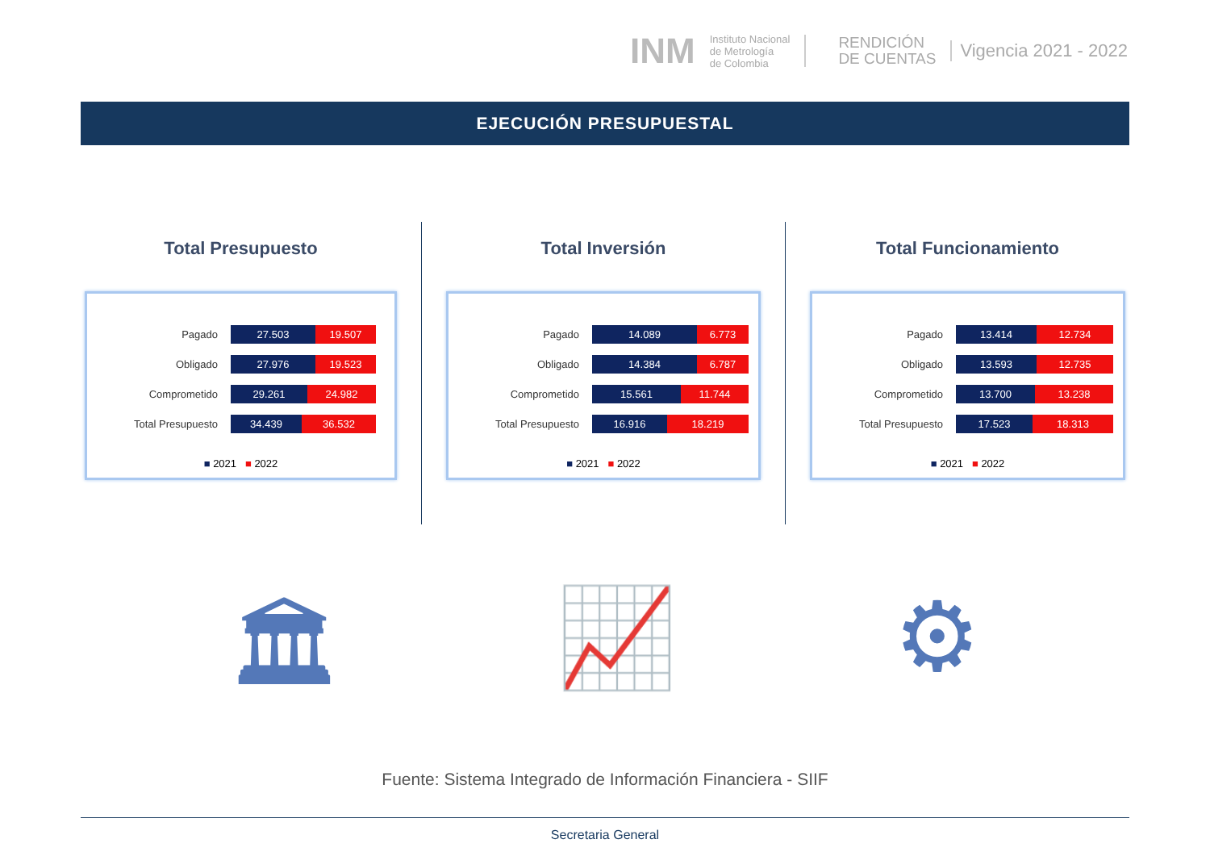INM Instituto Nacional
de Metrología
de Colombia RENDICIÓN
DE CUENTAS Vigencia 2021 - 2022
EJECUCIÓN PRESUPUESTAL
Total Presupuesto
Pagado 27.503 19.507
Obligado 27.976 19.523
Comprometido 29.261 24.982
Total Presupuesto 34.439 36.532
■ 2021 ■ 2022
Total Inversión
Pagado 14.089 6.773
Obligado 14.384 6.787
Comprometido 15.561 11.744
Total Presupuesto 16.916 18.219
■ 2021 ■ 2022
Total Funcionamiento
Pagado 13.414 12.734
Obligado 13.593 12.735
Comprometido 13.700 13.238
Total Presupuesto 17.523 18.313
■ 2021 ■ 2022
🏛 📈 ⚙
Fuente: Sistema Integrado de Información Financiera - SIIF
Secretaria General